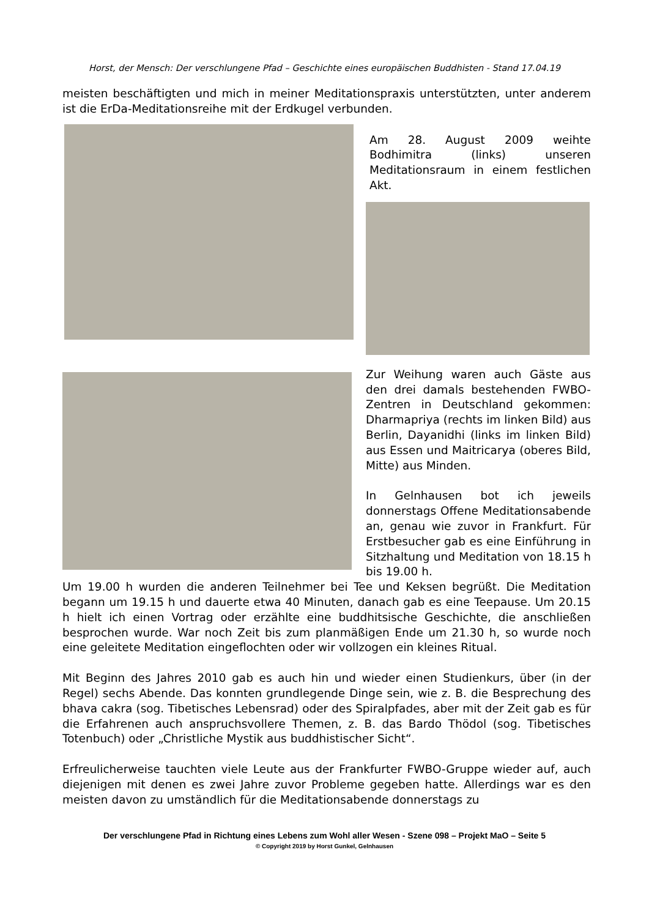Horst, der Mensch: Der verschlungene Pfad – Geschichte eines europäischen Buddhisten - Stand 17.04.19
meisten beschäftigten und mich in meiner Meditationspraxis unterstützten, unter anderem ist die ErDa-Meditationsreihe mit der Erdkugel verbunden.
Am 28. August 2009 weihte Bodhimitra (links) unseren Meditationsraum in einem festlichen Akt.
Zur Weihung waren auch Gäste aus den drei damals bestehenden FWBO-Zentren in Deutschland gekommen: Dharmapriya (rechts im linken Bild) aus Berlin, Dayanidhi (links im linken Bild) aus Essen und Maitricarya (oberes Bild, Mitte) aus Minden.
In Gelnhausen bot ich jeweils donnerstags Offene Meditationsabende an, genau wie zuvor in Frankfurt. Für Erstbesucher gab es eine Einführung in Sitzhaltung und Meditation von 18.15 h bis 19.00 h.
Um 19.00 h wurden die anderen Teilnehmer bei Tee und Keksen begrüßt. Die Meditation begann um 19.15 h und dauerte etwa 40 Minuten, danach gab es eine Teepause. Um 20.15 h hielt ich einen Vortrag oder erzählte eine buddhitsische Geschichte, die anschließen besprochen wurde. War noch Zeit bis zum planmäßigen Ende um 21.30 h, so wurde noch eine geleitete Meditation eingeflochten oder wir vollzogen ein kleines Ritual.
Mit Beginn des Jahres 2010 gab es auch hin und wieder einen Studienkurs, über (in der Regel) sechs Abende. Das konnten grundlegende Dinge sein, wie z. B. die Besprechung des bhava cakra (sog. Tibetisches Lebensrad) oder des Spiralpfades, aber mit der Zeit gab es für die Erfahrenen auch anspruchsvollere Themen, z. B. das Bardo Thödol (sog. Tibetisches Totenbuch) oder „Christliche Mystik aus buddhistischer Sicht“.
Erfreulicherweise tauchten viele Leute aus der Frankfurter FWBO-Gruppe wieder auf, auch diejenigen mit denen es zwei Jahre zuvor Probleme gegeben hatte. Allerdings war es den meisten davon zu umständlich für die Meditationsabende donnerstags zu
Der verschlungene Pfad in Richtung eines Lebens zum Wohl aller Wesen - Szene 098 – Projekt MaO – Seite 5
© Copyright 2019 by Horst Gunkel, Gelnhausen